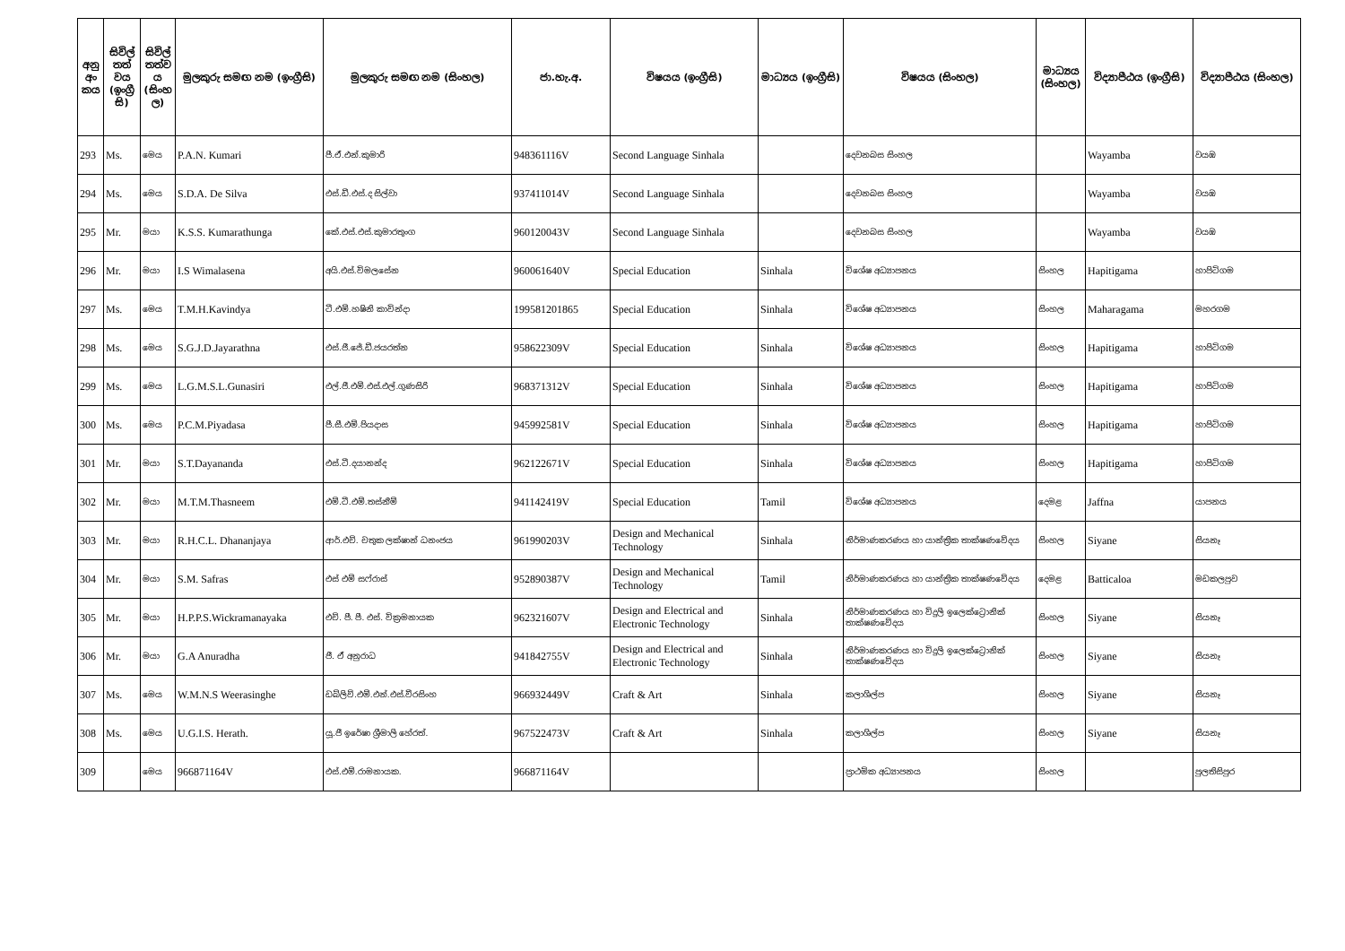| අනු අං කය | සිවිල් තත් වය (ඉංග්‍රී සි) | සිවිල් තත්ව ය (සිංහ ල) | මුලකුරු සමඟ නම (ඉංග්‍රීසි) | මුලකුරු සමඟ නම (සිංහල) | ජා.හැ.අ. | විෂයය (ඉංග්‍රීසි) | මාධ්‍යය (ඉංග්‍රීසි) | විෂයය (සිංහල) | මාධ්‍යය (සිංහල) | විද්‍යාපීඨය (ඉංග්‍රීසි) | විද්‍යාපීඨය (සිංහල) |
| --- | --- | --- | --- | --- | --- | --- | --- | --- | --- | --- | --- |
| 293 | Ms. | මෙය | P.A.N. Kumari | පී.ඒ.එන්.කුමාරි | 948361116V | Second Language Sinhala | | දෙවනබස සිංහල | | Wayamba | වයඹ |
| 294 | Ms. | මෙය | S.D.A. De Silva | එස්.ඩී.එස්.ද සිල්වා | 937411014V | Second Language Sinhala | | දෙවනබස සිංහල | | Wayamba | වයඹ |
| 295 | Mr. | මයා | K.S.S. Kumarathunga | කේ.එස්.එස්.කුමාරතුංග | 960120043V | Second Language Sinhala | | දෙවනබස සිංහල | | Wayamba | වයඹ |
| 296 | Mr. | මයා | I.S Wimalasena | අයි.එස්.විමලසේන | 960061640V | Special Education | Sinhala | විශේෂ අධ්‍යාපනය | සිංහල | Hapitigama | හාපිටිගම |
| 297 | Ms. | මෙය | T.M.H.Kavindya | ටී.එම්.හෂිනි කාවින්දා | 199581201865 | Special Education | Sinhala | විශේෂ අධ්‍යාපනය | සිංහල | Maharagama | මහරගම |
| 298 | Ms. | මෙය | S.G.J.D.Jayarathna | එස්.ජී.ජේ.ඩී.ජයරත්න | 958622309V | Special Education | Sinhala | විශේෂ අධ්‍යාපනය | සිංහල | Hapitigama | හාපිටිගම |
| 299 | Ms. | මෙය | L.G.M.S.L.Gunasiri | එල්.ජී.එම්.එස්.එල්.ගුණසිරි | 968371312V | Special Education | Sinhala | විශේෂ අධ්‍යාපනය | සිංහල | Hapitigama | හාපිටිගම |
| 300 | Ms. | මෙය | P.C.M.Piyadasa | පී.සී.එම්.පියදාස | 945992581V | Special Education | Sinhala | විශේෂ අධ්‍යාපනය | සිංහල | Hapitigama | හාපිටිගම |
| 301 | Mr. | මයා | S.T.Dayananda | එස්.ටී.දයානන්ද | 962122671V | Special Education | Sinhala | විශේෂ අධ්‍යාපනය | සිංහල | Hapitigama | හාපිටිගම |
| 302 | Mr. | මයා | M.T.M.Thasneem | එම්.ටී.එම්.තස්නීම් | 941142419V | Special Education | Tamil | විශේෂ අධ්‍යාපනය | දෙමළ | Jaffna | යාපනය |
| 303 | Mr. | මයා | R.H.C.L. Dhananjaya | ආර්.එච්. චතුක ලක්ෂාන් ධනංජය | 961990203V | Design and Mechanical Technology | Sinhala | නිර්මාණකරණය හා යාන්ත්‍රික තාක්ෂණවේදය | සිංහල | Siyane | සියනෑ |
| 304 | Mr. | මයා | S.M. Safras | එස් එම් සෆ්රාස් | 952890387V | Design and Mechanical Technology | Tamil | නිර්මාණකරණය හා යාන්ත්‍රික තාක්ෂණවේදය | දෙමළ | Batticaloa | මඩකලපුව |
| 305 | Mr. | මයා | H.P.P.S.Wickramanayaka | එච්. පී. පී. එස්. වික්‍රමනායක | 962321607V | Design and Electrical and Electronic Technology | Sinhala | නිර්මාණකරණය හා විදුලි ඉලෙක්ට්‍රොනික් තාක්ෂණවේදය | සිංහල | Siyane | සියනෑ |
| 306 | Mr. | මයා | G.A Anuradha | ජී. ඒ අනුරාධ | 941842755V | Design and Electrical and Electronic Technology | Sinhala | නිර්මාණකරණය හා විදුලි ඉලෙක්ට්‍රොනික් තාක්ෂණවේදය | සිංහල | Siyane | සියනෑ |
| 307 | Ms. | මෙය | W.M.N.S Weerasinghe | ඩබ්ලිව්.එම්.එන්.එස්.වීරසිංහ | 966932449V | Craft & Art | Sinhala | කලාශිල්ප | සිංහල | Siyane | සියනෑ |
| 308 | Ms. | මෙය | U.G.I.S. Herath. | යූ.ජී ඉරේෂා ශ්‍රීමාලි හේරත්. | 967522473V | Craft & Art | Sinhala | කලාශිල්ප | සිංහල | Siyane | සියනෑ |
| 309 | | මෙය | 966871164V | එස්.එම්.රාමනායක. | 966871164V | | | ප්‍රාථමික අධ්‍යාපනය | සිංහල | | පුලතිසිපුර |